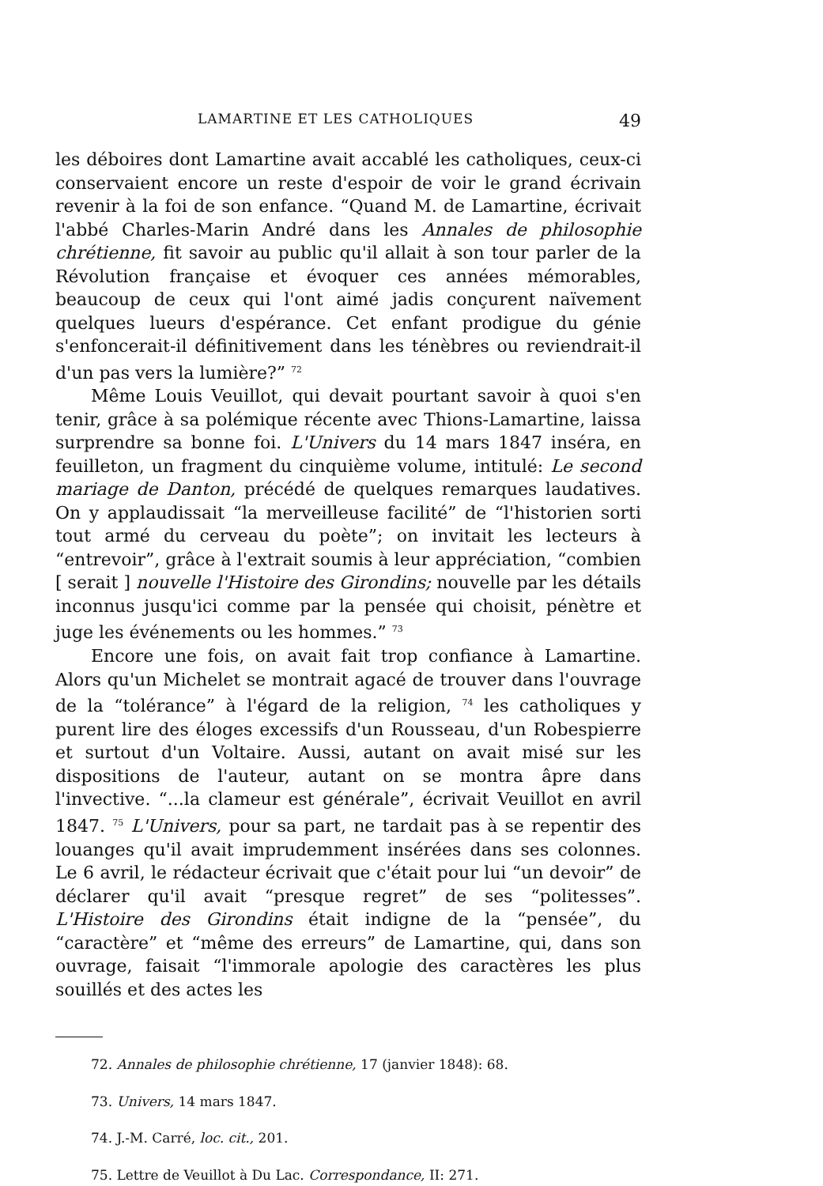LAMARTINE ET LES CATHOLIQUES 49
les déboires dont Lamartine avait accablé les catholiques, ceux-ci conservaient encore un reste d'espoir de voir le grand écrivain revenir à la foi de son enfance. “Quand M. de Lamartine, écrivait l'abbé Charles-Marin André dans les Annales de philosophie chrétienne, fit savoir au public qu'il allait à son tour parler de la Révolution française et évoquer ces années mémorables, beaucoup de ceux qui l'ont aimé jadis conçurent naïvement quelques lueurs d'espérance. Cet enfant prodigue du génie s'enfoncerait-il définitivement dans les ténèbres ou reviendrait-il d'un pas vers la lumière?” <sup>72</sup>
Même Louis Veuillot, qui devait pourtant savoir à quoi s'en tenir, grâce à sa polémique récente avec Thions-Lamartine, laissa surprendre sa bonne foi. L'Univers du 14 mars 1847 inséra, en feuilleton, un fragment du cinquième volume, intitulé: Le second mariage de Danton, précédé de quelques remarques laudatives. On y applaudissait “la merveilleuse facilité” de “l'historien sorti tout armé du cerveau du poète”; on invitait les lecteurs à “entrevoir”, grâce à l'extrait soumis à leur appréciation, “combien [ serait ] nouvelle l'Histoire des Girondins; nouvelle par les détails inconnus jusqu'ici comme par la pensée qui choisit, pénètre et juge les événements ou les hommes.” <sup>73</sup>
Encore une fois, on avait fait trop confiance à Lamartine. Alors qu'un Michelet se montrait agacé de trouver dans l'ouvrage de la “tolérance” à l'égard de la religion, <sup>74</sup> les catholiques y purent lire des éloges excessifs d'un Rousseau, d'un Robespierre et surtout d'un Voltaire. Aussi, autant on avait misé sur les dispositions de l'auteur, autant on se montra âpre dans l'invective. “...la clameur est générale”, écrivait Veuillot en avril 1847. <sup>75</sup> L'Univers, pour sa part, ne tardait pas à se repentir des louanges qu'il avait imprudemment insérées dans ses colonnes. Le 6 avril, le rédacteur écrivait que c'était pour lui “un devoir” de déclarer qu'il avait “presque regret” de ses “politesses”. L'Histoire des Girondins était indigne de la “pensée”, du “caractère” et “même des erreurs” de Lamartine, qui, dans son ouvrage, faisait “l'immorale apologie des caractères les plus souillés et des actes les
72. Annales de philosophie chrétienne, 17 (janvier 1848): 68.
73. Univers, 14 mars 1847.
74. J.-M. Carré, loc. cit., 201.
75. Lettre de Veuillot à Du Lac. Correspondance, II: 271.